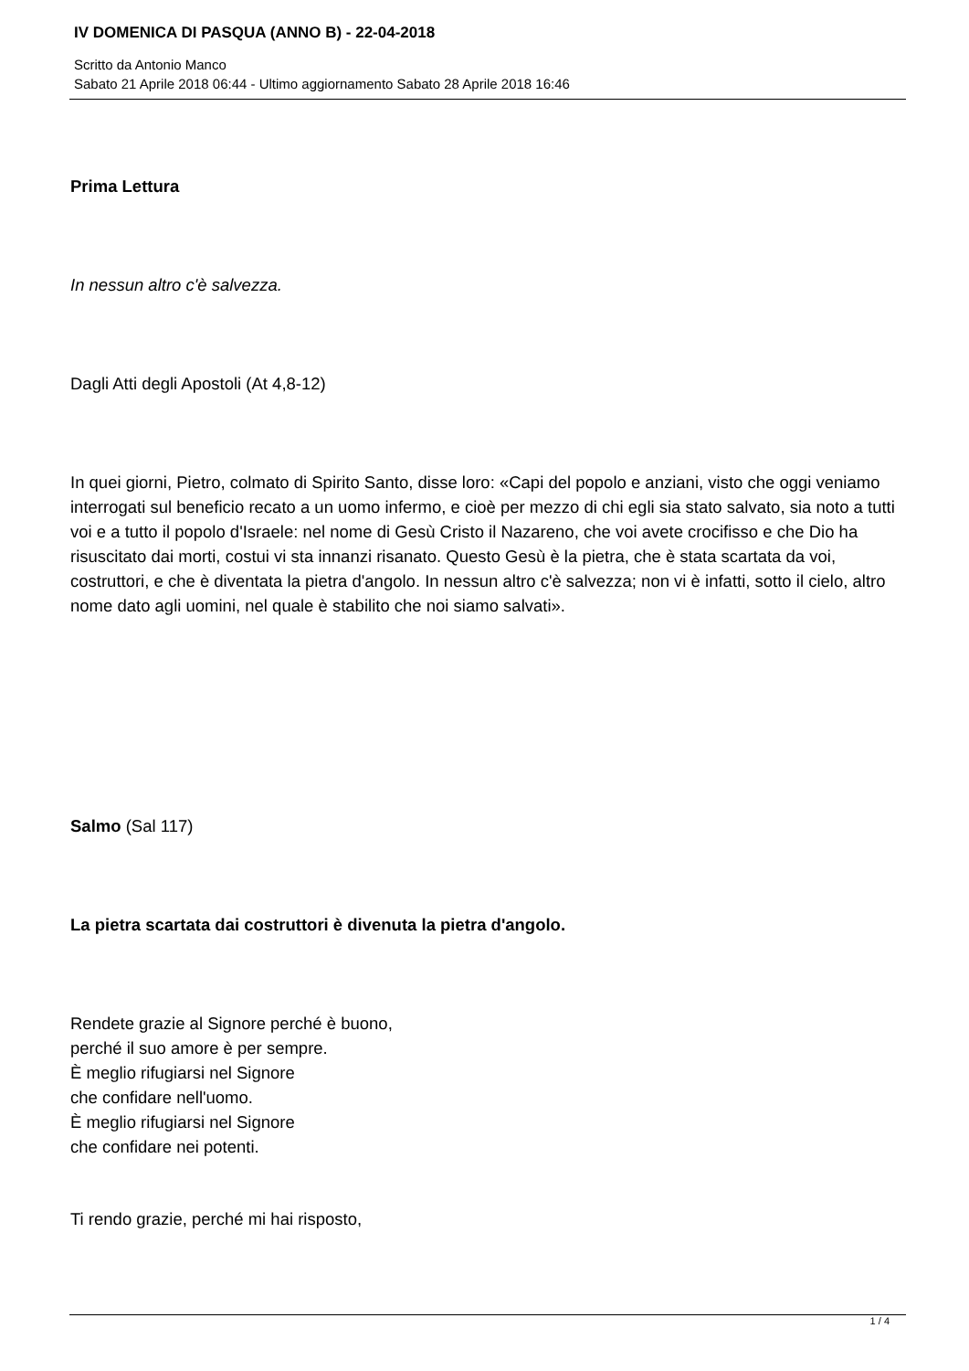IV DOMENICA DI PASQUA (ANNO B) - 22-04-2018
Scritto da Antonio Manco
Sabato 21 Aprile 2018 06:44 - Ultimo aggiornamento Sabato 28 Aprile 2018 16:46
Prima Lettura
In nessun altro c'è salvezza.
Dagli Atti degli Apostoli (At 4,8-12)
In quei giorni, Pietro, colmato di Spirito Santo, disse loro: «Capi del popolo e anziani, visto che oggi veniamo interrogati sul beneficio recato a un uomo infermo, e cioè per mezzo di chi egli sia stato salvato, sia noto a tutti voi e a tutto il popolo d'Israele: nel nome di Gesù Cristo il Nazareno, che voi avete crocifisso e che Dio ha risuscitato dai morti, costui vi sta innanzi risanato. Questo Gesù è la pietra, che è stata scartata da voi, costruttori, e che è diventata la pietra d'angolo. In nessun altro c'è salvezza; non vi è infatti, sotto il cielo, altro nome dato agli uomini, nel quale è stabilito che noi siamo salvati».
Salmo (Sal 117)
La pietra scartata dai costruttori è divenuta la pietra d'angolo.
Rendete grazie al Signore perché è buono,
perché il suo amore è per sempre.
È meglio rifugiarsi nel Signore
che confidare nell'uomo.
È meglio rifugiarsi nel Signore
che confidare nei potenti.
Ti rendo grazie, perché mi hai risposto,
1 / 4